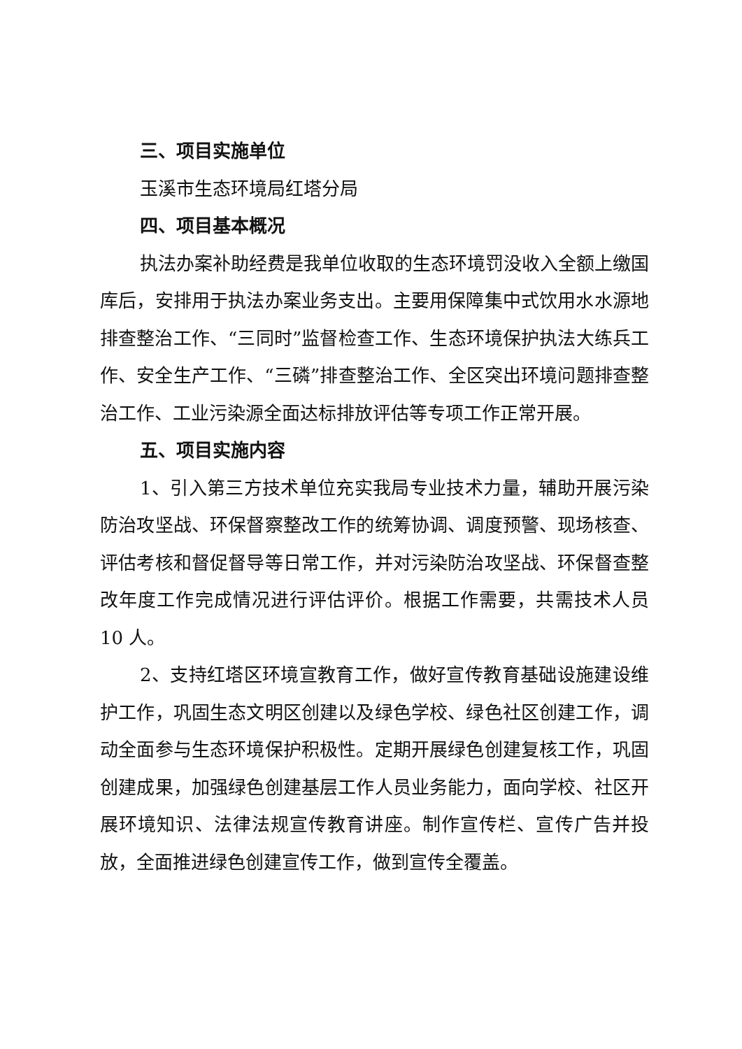三、项目实施单位
玉溪市生态环境局红塔分局
四、项目基本概况
执法办案补助经费是我单位收取的生态环境罚没收入全额上缴国库后，安排用于执法办案业务支出。主要用保障集中式饮用水水源地排查整治工作、“三同时”监督检查工作、生态环境保护执法大练兵工作、安全生产工作、“三磷”排查整治工作、全区突出环境问题排查整治工作、工业污染源全面达标排放评估等专项工作正常开展。
五、项目实施内容
1、引入第三方技术单位充实我局专业技术力量，辅助开展污染防治攻坚战、环保督察整改工作的统筹协调、调度预警、现场核查、评估考核和督促督导等日常工作，并对污染防治攻坚战、环保督查整改年度工作完成情况进行评估评价。根据工作需要，共需技术人员 10 人。
2、支持红塔区环境宣教育工作，做好宣传教育基础设施建设维护工作，巩固生态文明区创建以及绿色学校、绿色社区创建工作，调动全面参与生态环境保护积极性。定期开展绿色创建复核工作，巩固创建成果，加强绿色创建基层工作人员业务能力，面向学校、社区开展环境知识、法律法规宣传教育讲座。制作宣传栏、宣传广告并投放，全面推进绿色创建宣传工作，做到宣传全覆盖。